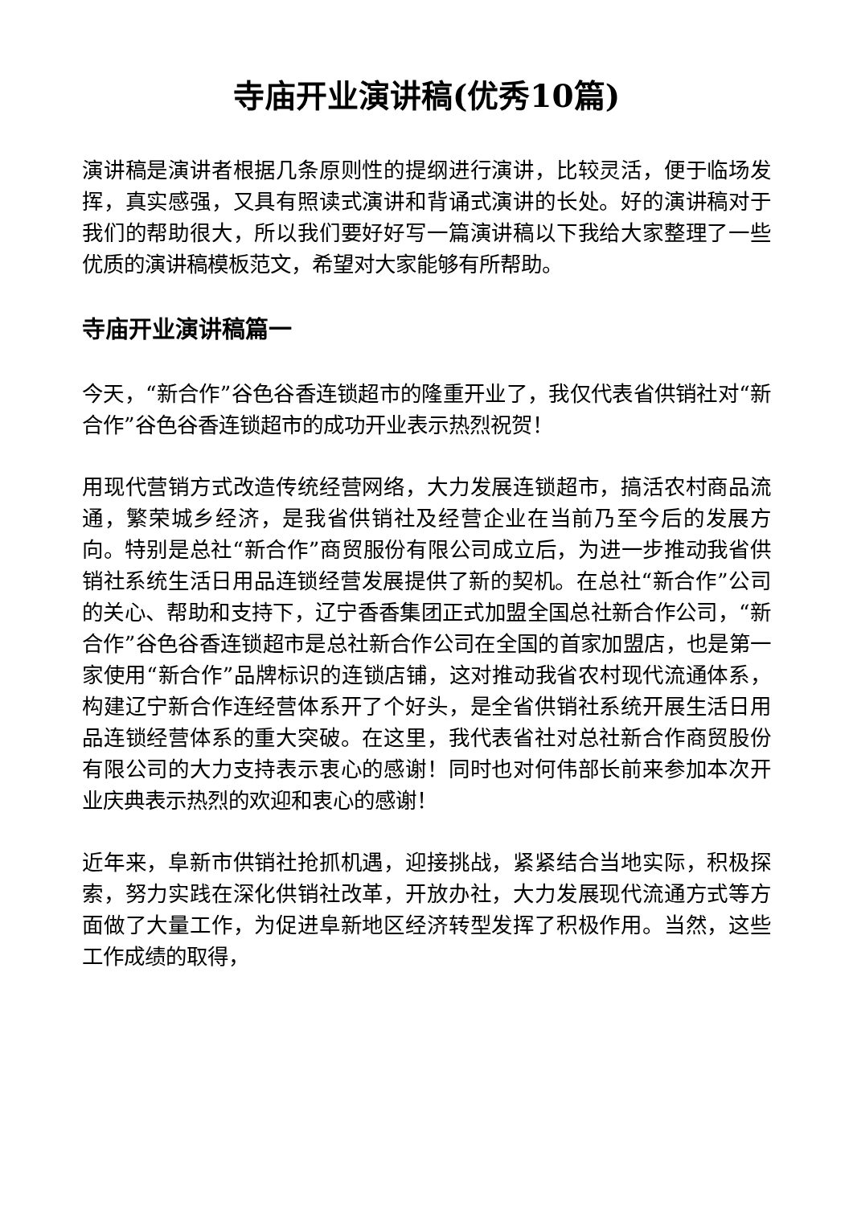寺庙开业演讲稿(优秀10篇)
演讲稿是演讲者根据几条原则性的提纲进行演讲，比较灵活，便于临场发挥，真实感强，又具有照读式演讲和背诵式演讲的长处。好的演讲稿对于我们的帮助很大，所以我们要好好写一篇演讲稿以下我给大家整理了一些优质的演讲稿模板范文，希望对大家能够有所帮助。
寺庙开业演讲稿篇一
今天，“新合作”谷色谷香连锁超市的隆重开业了，我仅代表省供销社对“新合作”谷色谷香连锁超市的成功开业表示热烈祝贺！
用现代营销方式改造传统经营网络，大力发展连锁超市，搞活农村商品流通，繁荣城乡经济，是我省供销社及经营企业在当前乃至今后的发展方向。特别是总社“新合作”商贸服份有限公司成立后，为进一步推动我省供销社系统生活日用品连锁经营发展提供了新的契机。在总社“新合作”公司的关心、帮助和支持下，辽宁香香集团正式加盟全国总社新合作公司，“新合作”谷色谷香连锁超市是总社新合作公司在全国的首家加盟店，也是第一家使用“新合作”品牌标识的连锁店铺，这对推动我省农村现代流通体系，构建辽宁新合作连经营体系开了个好头，是全省供销社系统开展生活日用品连锁经营体系的重大突破。在这里，我代表省社对总社新合作商贸股份有限公司的大力支持表示衷心的感谢！同时也对何伟部长前来参加本次开业庆典表示热烈的欢迎和衷心的感谢！
近年来，阜新市供销社抢抓机遇，迎接挑战，紧紧结合当地实际，积极探索，努力实践在深化供销社改革，开放办社，大力发展现代流通方式等方面做了大量工作，为促进阜新地区经济转型发挥了积极作用。当然，这些工作成绩的取得，